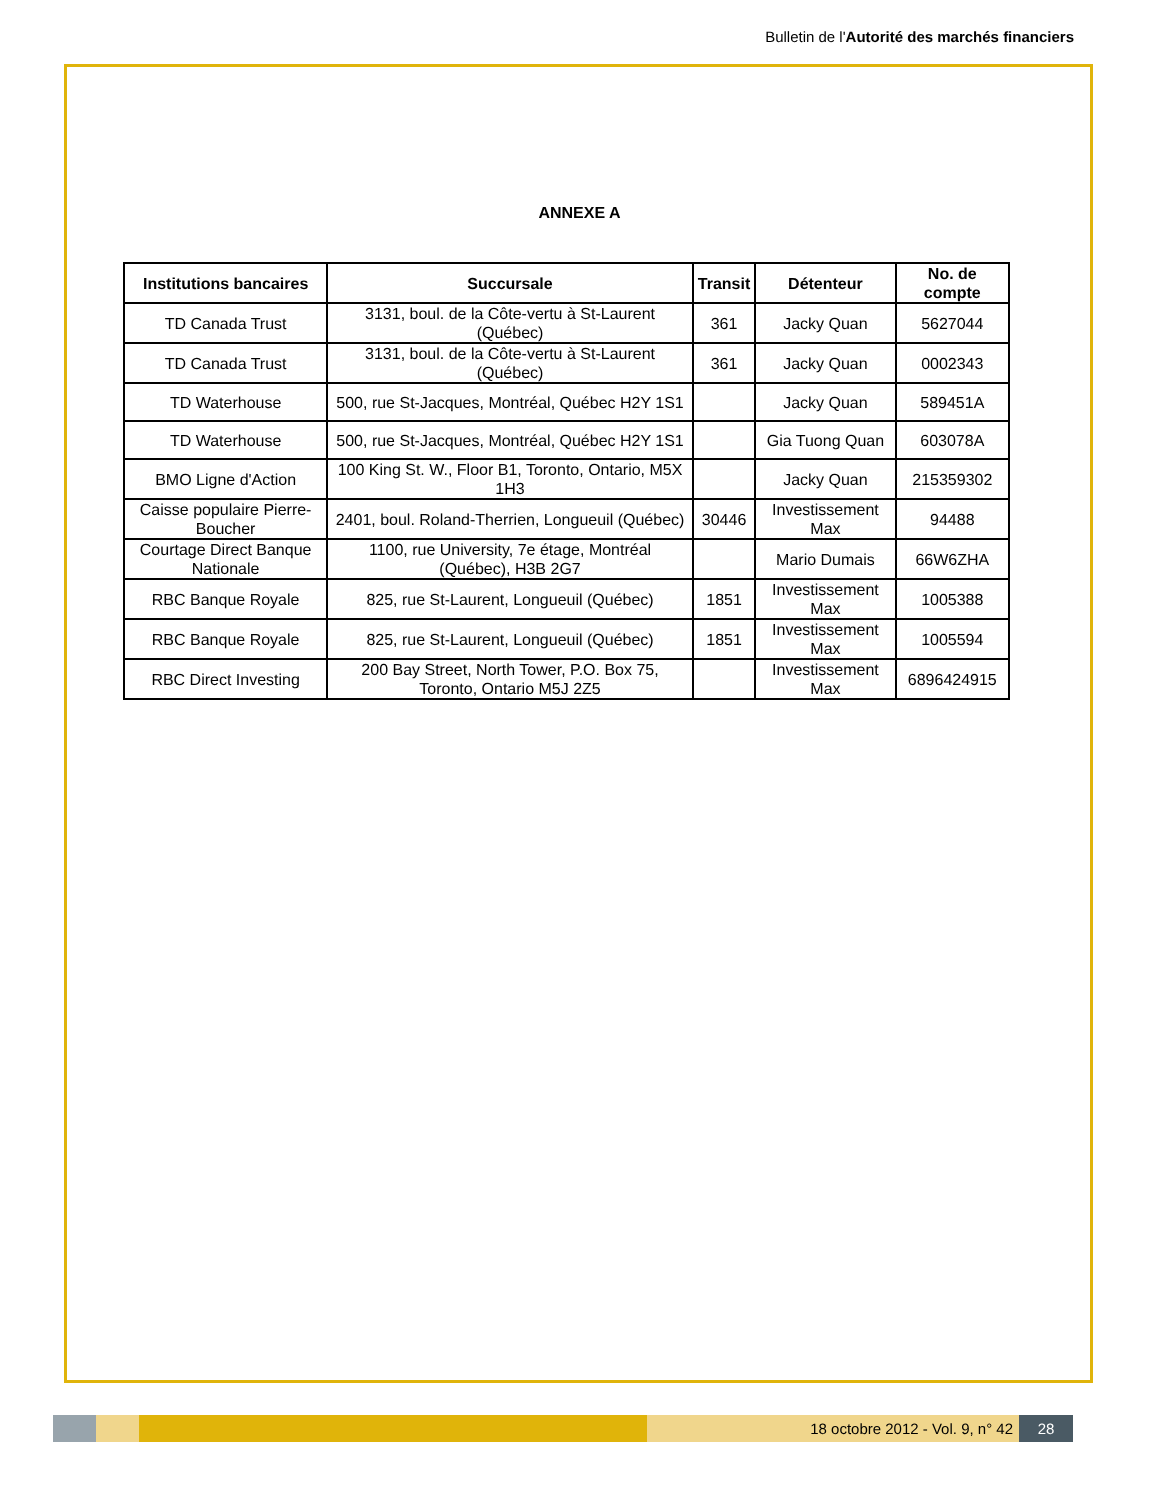Bulletin de l'Autorité des marchés financiers
ANNEXE A
| Institutions bancaires | Succursale | Transit | Détenteur | No. de compte |
| --- | --- | --- | --- | --- |
| TD Canada Trust | 3131, boul. de la Côte-vertu à St-Laurent (Québec) | 361 | Jacky Quan | 5627044 |
| TD Canada Trust | 3131, boul. de la Côte-vertu à St-Laurent (Québec) | 361 | Jacky Quan | 0002343 |
| TD Waterhouse | 500, rue St-Jacques, Montréal, Québec H2Y 1S1 | | Jacky Quan | 589451A |
| TD Waterhouse | 500, rue St-Jacques, Montréal, Québec H2Y 1S1 | | Gia Tuong Quan | 603078A |
| BMO Ligne d'Action | 100 King St. W., Floor B1, Toronto, Ontario, M5X 1H3 | | Jacky Quan | 215359302 |
| Caisse populaire Pierre-Boucher | 2401, boul. Roland-Therrien, Longueuil (Québec) | 30446 | Investissement Max | 94488 |
| Courtage Direct Banque Nationale | 1100, rue University, 7e étage, Montréal (Québec), H3B 2G7 | | Mario Dumais | 66W6ZHA |
| RBC Banque Royale | 825, rue St-Laurent, Longueuil (Québec) | 1851 | Investissement Max | 1005388 |
| RBC Banque Royale | 825, rue St-Laurent, Longueuil (Québec) | 1851 | Investissement Max | 1005594 |
| RBC Direct Investing | 200 Bay Street, North Tower, P.O. Box 75, Toronto, Ontario M5J 2Z5 | | Investissement Max | 6896424915 |
18 octobre 2012 - Vol. 9, n° 42
28